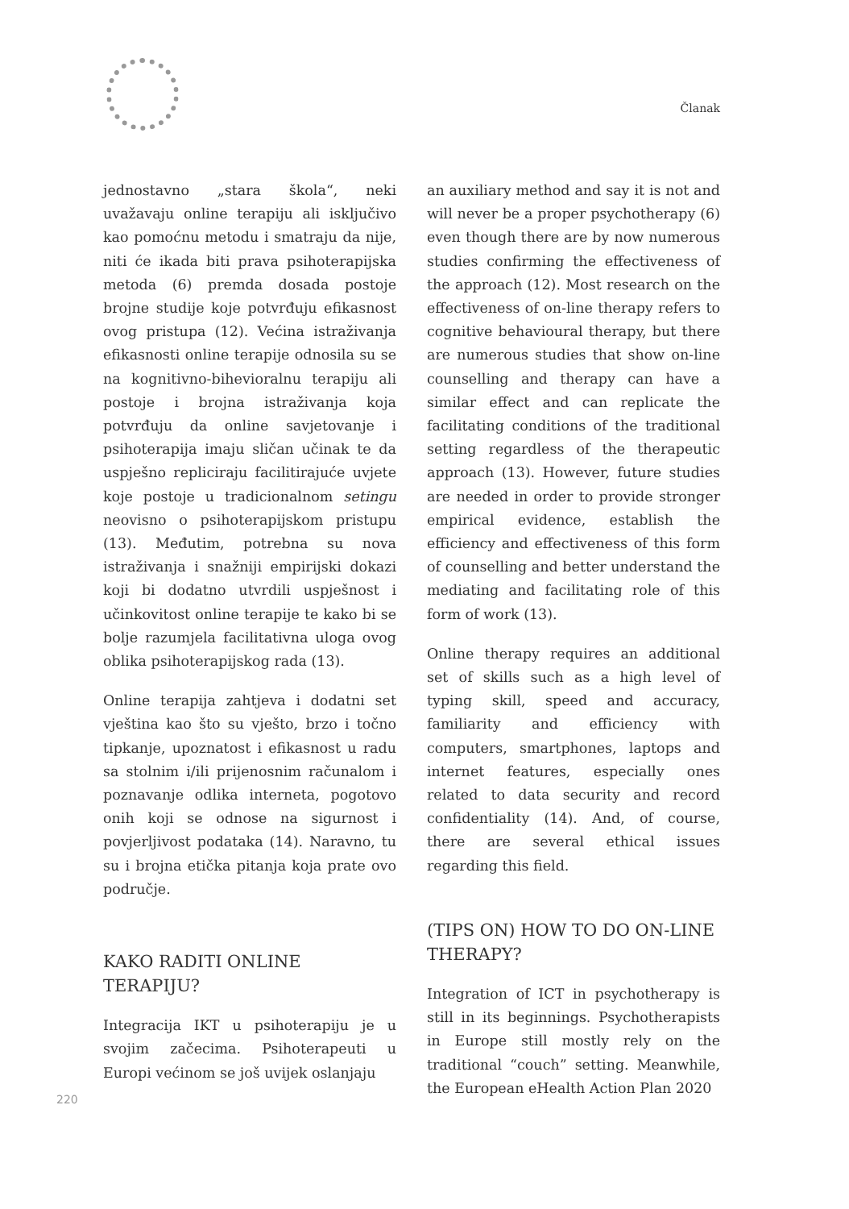Članak
jednostavno „stara škola“, neki uvažavaju online terapiju ali isključivo kao pomoćnu metodu i smatraju da nije, niti će ikada biti prava psihoterapijska metoda (6) premda dosada postoje brojne studije koje potvrđuju efikasnost ovog pristupa (12). Većina istraživanja efikasnosti online terapije odnosila su se na kognitivno-bihevioralnu terapiju ali postoje i brojna istraživanja koja potvrđuju da online savjetovanje i psihoterapija imaju sličan učinak te da uspješno repliciraju facilitirajuće uvjete koje postoje u tradicionalnom setingu neovisno o psihoterapijskom pristupu (13). Međutim, potrebna su nova istraživanja i snažniji empirijski dokazi koji bi dodatno utvrdili uspješnost i učinkovitost online terapije te kako bi se bolje razumjela facilitativna uloga ovog oblika psihoterapijskog rada (13).
Online terapija zahtjeva i dodatni set vještina kao što su vješto, brzo i točno tipkanje, upoznatost i efikasnost u radu sa stolnim i/ili prijenosnim računalom i poznavanje odlika interneta, pogotovo onih koji se odnose na sigurnost i povjerljivost podataka (14). Naravno, tu su i brojna etička pitanja koja prate ovo područje.
KAKO RADITI ONLINE TERAPIJU?
Integracija IKT u psihoterapiju je u svojim začecima. Psihoterapeuti u Europi većinom se još uvijek oslanjaju
an auxiliary method and say it is not and will never be a proper psychotherapy (6) even though there are by now numerous studies confirming the effectiveness of the approach (12). Most research on the effectiveness of on-line therapy refers to cognitive behavioural therapy, but there are numerous studies that show on-line counselling and therapy can have a similar effect and can replicate the facilitating conditions of the traditional setting regardless of the therapeutic approach (13). However, future studies are needed in order to provide stronger empirical evidence, establish the efficiency and effectiveness of this form of counselling and better understand the mediating and facilitating role of this form of work (13).
Online therapy requires an additional set of skills such as a high level of typing skill, speed and accuracy, familiarity and efficiency with computers, smartphones, laptops and internet features, especially ones related to data security and record confidentiality (14). And, of course, there are several ethical issues regarding this field.
(TIPS ON) HOW TO DO ON-LINE THERAPY?
Integration of ICT in psychotherapy is still in its beginnings. Psychotherapists in Europe still mostly rely on the traditional “couch” setting. Meanwhile, the European eHealth Action Plan 2020
220